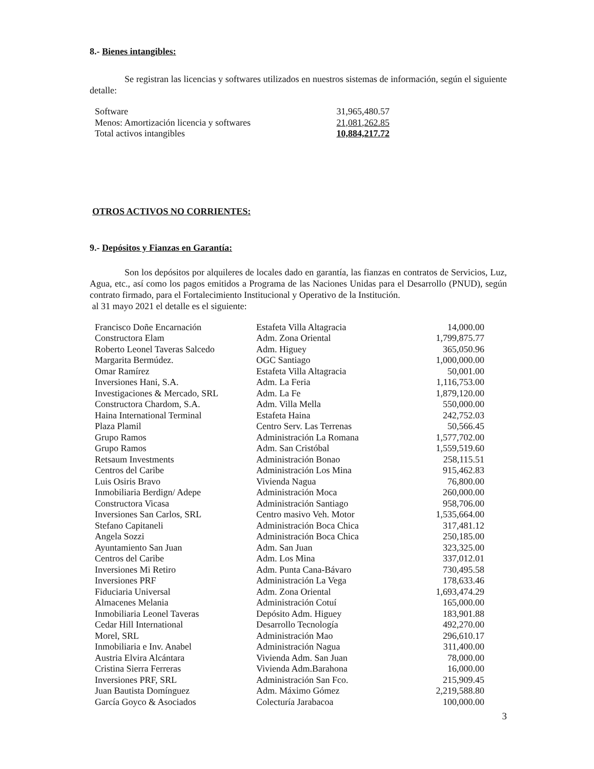8.- Bienes intangibles:
Se registran las licencias y softwares utilizados en nuestros sistemas de información, según el siguiente detalle:
| Software | 31,965,480.57 |
| Menos: Amortización licencia y softwares | 21,081,262.85 |
| Total activos intangibles | 10,884,217.72 |
OTROS ACTIVOS NO CORRIENTES:
9.- Depósitos y Fianzas en Garantía:
Son los depósitos por alquileres de locales dado en garantía, las fianzas en contratos de Servicios, Luz, Agua, etc., así como los pagos emitidos a Programa de las Naciones Unidas para el Desarrollo (PNUD), según contrato firmado, para el Fortalecimiento Institucional y Operativo de la Institución.
al 31 mayo 2021 el detalle es el siguiente:
| Francisco Doñe Encarnación | Estafeta Villa Altagracia | 14,000.00 |
| Constructora Elam | Adm. Zona Oriental | 1,799,875.77 |
| Roberto Leonel Taveras Salcedo | Adm. Higuey | 365,050.96 |
| Margarita Bermúdez. | OGC Santiago | 1,000,000.00 |
| Omar Ramírez | Estafeta Villa Altagracia | 50,001.00 |
| Inversiones Hani, S.A. | Adm. La Feria | 1,116,753.00 |
| Investigaciones & Mercado, SRL | Adm. La Fe | 1,879,120.00 |
| Constructora Chardom, S.A. | Adm. Villa Mella | 550,000.00 |
| Haina International Terminal | Estafeta Haina | 242,752.03 |
| Plaza Plamil | Centro Serv. Las Terrenas | 50,566.45 |
| Grupo Ramos | Administración La Romana | 1,577,702.00 |
| Grupo Ramos | Adm. San Cristóbal | 1,559,519.60 |
| Retsaum Investments | Administración Bonao | 258,115.51 |
| Centros del Caribe | Administración Los Mina | 915,462.83 |
| Luis Osiris Bravo | Vivienda Nagua | 76,800.00 |
| Inmobiliaria Berdign/ Adepe | Administración Moca | 260,000.00 |
| Constructora Vicasa | Administración Santiago | 958,706.00 |
| Inversiones San Carlos, SRL | Centro masivo Veh. Motor | 1,535,664.00 |
| Stefano Capitaneli | Administración Boca Chica | 317,481.12 |
| Angela Sozzi | Administración Boca Chica | 250,185.00 |
| Ayuntamiento San Juan | Adm. San Juan | 323,325.00 |
| Centros del Caribe | Adm. Los Mina | 337,012.01 |
| Inversiones Mi Retiro | Adm. Punta Cana-Bávaro | 730,495.58 |
| Inversiones PRF | Administración La Vega | 178,633.46 |
| Fiduciaria Universal | Adm. Zona Oriental | 1,693,474.29 |
| Almacenes Melania | Administración Cotuí | 165,000.00 |
| Inmobiliaria Leonel Taveras | Depósito Adm. Higuey | 183,901.88 |
| Cedar Hill International | Desarrollo Tecnología | 492,270.00 |
| Morel, SRL | Administración Mao | 296,610.17 |
| Inmobiliaria e Inv. Anabel | Administración Nagua | 311,400.00 |
| Austria Elvira Alcántara | Vivienda Adm. San Juan | 78,000.00 |
| Cristina Sierra Ferreras | Vivienda Adm.Barahona | 16,000.00 |
| Inversiones PRF, SRL | Administración San Fco. | 215,909.45 |
| Juan Bautista Domínguez | Adm. Máximo Gómez | 2,219,588.80 |
| García Goyco & Asociados | Colecturía Jarabacoa | 100,000.00 |
3